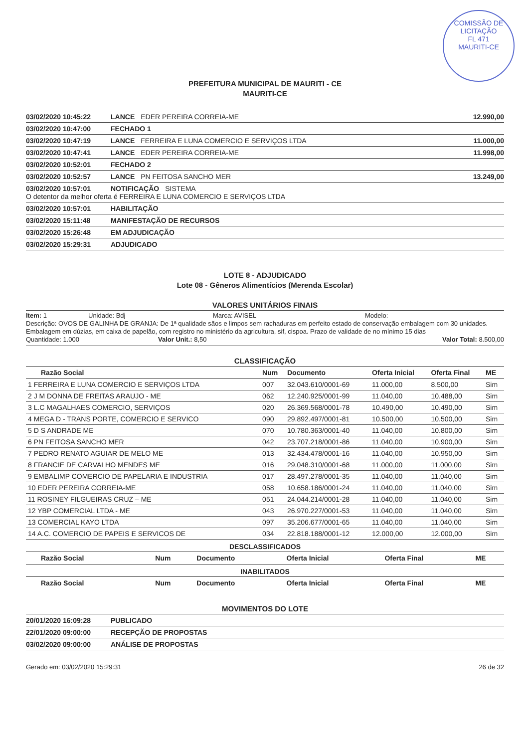COMISSÃO DE LICITAÇÃO
FL 471
MAURITI-CE
PREFEITURA MUNICIPAL DE MAURITI - CE
MAURITI-CE
03/02/2020 10:45:22 LANCE EDER PEREIRA CORREIA-ME 12.990,00
03/02/2020 10:47:00 FECHADO 1
03/02/2020 10:47:19 LANCE FERREIRA E LUNA COMERCIO E SERVIÇOS LTDA 11.000,00
03/02/2020 10:47:41 LANCE EDER PEREIRA CORREIA-ME 11.998,00
03/02/2020 10:52:01 FECHADO 2
03/02/2020 10:52:57 LANCE PN FEITOSA SANCHO MER 13.249,00
03/02/2020 10:57:01 NOTIFICAÇÃO SISTEMA
O detentor da melhor oferta é FERREIRA E LUNA COMERCIO E SERVIÇOS LTDA
03/02/2020 10:57:01 HABILITAÇÃO
03/02/2020 15:11:48 MANIFESTAÇÃO DE RECURSOS
03/02/2020 15:26:48 EM ADJUDICAÇÃO
03/02/2020 15:29:31 ADJUDICADO
LOTE 8 - ADJUDICADO
Lote 08 - Gêneros Alimentícios (Merenda Escolar)
VALORES UNITÁRIOS FINAIS
Item: 1 Unidade: Bdj Marca: AVISEL Modelo:
Descrição: OVOS DE GALINHA DE GRANJA: De 1ª qualidade sãos e limpos sem rachaduras em perfeito estado de conservação embalagem com 30 unidades. Embalagem em dúzias, em caixa de papelão, com registro no ministério da agricultura, sif, cispoa. Prazo de validade de no mínimo 15 dias
Quantidade: 1.000 Valor Unit.: 8,50 Valor Total: 8.500,00
CLASSIFICAÇÃO
| Razão Social | Num | Documento | Oferta Inicial | Oferta Final | ME |
| --- | --- | --- | --- | --- | --- |
| 1 FERREIRA E LUNA COMERCIO E SERVIÇOS LTDA | 007 | 32.043.610/0001-69 | 11.000,00 | 8.500,00 | Sim |
| 2 J M DONNA DE FREITAS ARAUJO - ME | 062 | 12.240.925/0001-99 | 11.040,00 | 10.488,00 | Sim |
| 3 L.C MAGALHAES COMERCIO, SERVIÇOS | 020 | 26.369.568/0001-78 | 10.490,00 | 10.490,00 | Sim |
| 4 MEGA D - TRANS PORTE, COMERCIO E SERVICO | 090 | 29.892.497/0001-81 | 10.500,00 | 10.500,00 | Sim |
| 5 D S ANDRADE ME | 070 | 10.780.363/0001-40 | 11.040,00 | 10.800,00 | Sim |
| 6 PN FEITOSA SANCHO MER | 042 | 23.707.218/0001-86 | 11.040,00 | 10.900,00 | Sim |
| 7 PEDRO RENATO AGUIAR DE MELO ME | 013 | 32.434.478/0001-16 | 11.040,00 | 10.950,00 | Sim |
| 8 FRANCIE DE CARVALHO MENDES ME | 016 | 29.048.310/0001-68 | 11.000,00 | 11.000,00 | Sim |
| 9 EMBALIMP COMERCIO DE PAPELARIA E INDUSTRIA | 017 | 28.497.278/0001-35 | 11.040,00 | 11.040,00 | Sim |
| 10 EDER PEREIRA CORREIA-ME | 058 | 10.658.186/0001-24 | 11.040,00 | 11.040,00 | Sim |
| 11 ROSINEY FILGUEIRAS CRUZ – ME | 051 | 24.044.214/0001-28 | 11.040,00 | 11.040,00 | Sim |
| 12 YBP COMERCIAL LTDA - ME | 043 | 26.970.227/0001-53 | 11.040,00 | 11.040,00 | Sim |
| 13 COMERCIAL KAYO LTDA | 097 | 35.206.677/0001-65 | 11.040,00 | 11.040,00 | Sim |
| 14 A.C. COMERCIO DE PAPEIS E SERVICOS DE | 034 | 22.818.188/0001-12 | 12.000,00 | 12.000,00 | Sim |
DESCLASSIFICADOS
| Razão Social | Num | Documento | Oferta Inicial | Oferta Final | ME |
| --- | --- | --- | --- | --- | --- |
INABILITADOS
| Razão Social | Num | Documento | Oferta Inicial | Oferta Final | ME |
| --- | --- | --- | --- | --- | --- |
MOVIMENTOS DO LOTE
20/01/2020 16:09:28 PUBLICADO
22/01/2020 09:00:00 RECEPÇÃO DE PROPOSTAS
03/02/2020 09:00:00 ANÁLISE DE PROPOSTAS
Gerado em: 03/02/2020 15:29:31 26 de 32